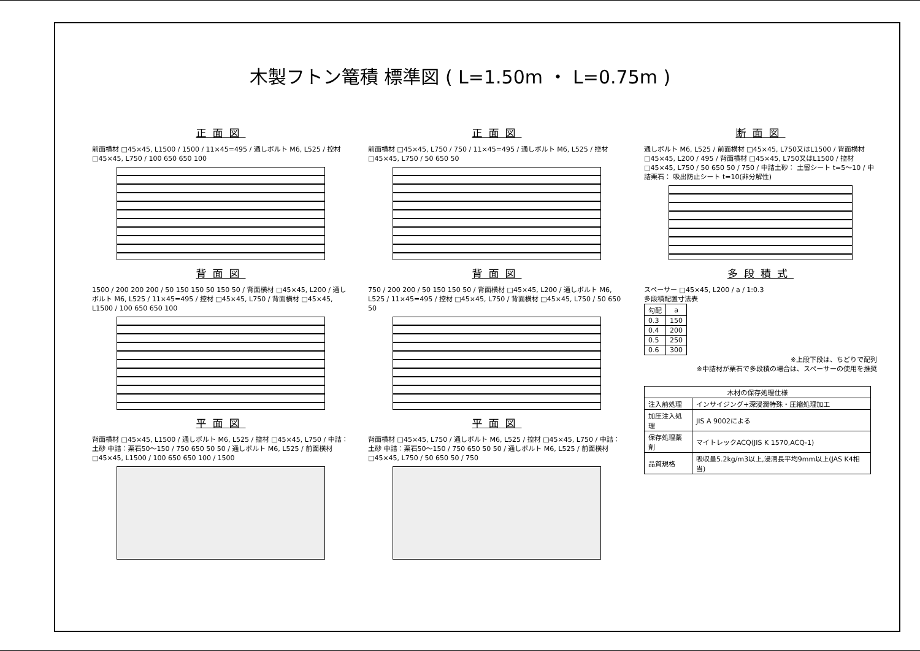木製フトン篭積 標準図 ( L=1.50m ・ L=0.75m )
正面図
前面横材 □45×45, L1500 / 1500 / 11×45=495 / 通しボルト M6, L525 / 控材 □45×45, L750 / 100 650 650 100
背面図
1500 / 200 200 200 / 50 150 150 50 150 50 / 背面横材 □45×45, L200 / 通しボルト M6, L525 / 11×45=495 / 控材 □45×45, L750 / 背面横材 □45×45, L1500 / 100 650 650 100
平面図
背面横材 □45×45, L1500 / 通しボルト M6, L525 / 控材 □45×45, L750 / 中詰：土砂 中詰：栗石50～150 / 750 650 50 50 / 通しボルト M6, L525 / 前面横材 □45×45, L1500 / 100 650 650 100 / 1500
正面図
前面横材 □45×45, L750 / 750 / 11×45=495 / 通しボルト M6, L525 / 控材 □45×45, L750 / 50 650 50
背面図
750 / 200 200 / 50 150 150 50 / 背面横材 □45×45, L200 / 通しボルト M6, L525 / 11×45=495 / 控材 □45×45, L750 / 背面横材 □45×45, L750 / 50 650 50
平面図
背面横材 □45×45, L750 / 通しボルト M6, L525 / 控材 □45×45, L750 / 中詰：土砂 中詰：栗石50～150 / 750 650 50 50 / 通しボルト M6, L525 / 前面横材 □45×45, L750 / 50 650 50 / 750
断面図
通しボルト M6, L525 / 前面横材 □45×45, L750又はL1500 / 背面横材 □45×45, L200 / 495 / 背面横材 □45×45, L750又はL1500 / 控材 □45×45, L750 / 50 650 50 / 750 / 中詰土砂： 土留シート t=5～10 / 中詰栗石： 吸出防止シート t=10(非分解性)
多段積式
スペーサー □45×45, L200 / a / 1:0.3
多段積配置寸法表
| 勾配 | a |
| --- | --- |
| 0.3 | 150 |
| 0.4 | 200 |
| 0.5 | 250 |
| 0.6 | 300 |
※上段下段は、ちどりで配列
※中詰材が栗石で多段積の場合は、スペーサーの使用を推奨
| 木材の保存処理仕様 | |
| --- | --- |
| 注入前処理 | インサイジング+深浸潤特殊・圧縮処理加工 |
| 加圧注入処理 | JIS A 9002による |
| 保存処理薬剤 | マイトレックACQ(JIS K 1570,ACQ-1) |
| 品質規格 | 吸収量5.2kg/m3以上,浸潤長平均9mm以上(JAS K4相当) |